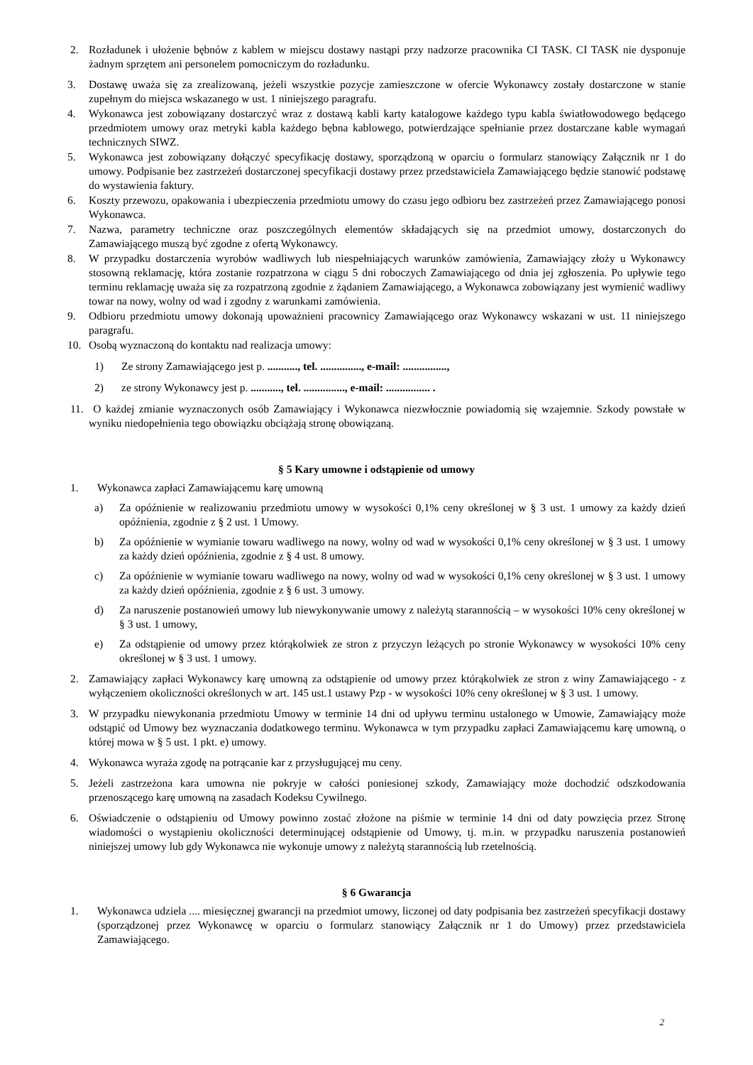2. Rozładunek i ułożenie bębnów z kablem w miejscu dostawy nastąpi przy nadzorze pracownika CI TASK. CI TASK nie dysponuje żadnym sprzętem ani personelem pomocniczym do rozładunku.
3. Dostawę uważa się za zrealizowaną, jeżeli wszystkie pozycje zamieszczone w ofercie Wykonawcy zostały dostarczone w stanie zupełnym do miejsca wskazanego w ust. 1 niniejszego paragrafu.
4. Wykonawca jest zobowiązany dostarczyć wraz z dostawą kabli karty katalogowe każdego typu kabla światłowodowego będącego przedmiotem umowy oraz metryki kabla każdego bębna kablowego, potwierdzające spełnianie przez dostarczane kable wymagań technicznych SIWZ.
5. Wykonawca jest zobowiązany dołączyć specyfikację dostawy, sporządzoną w oparciu o formularz stanowiący Załącznik nr 1 do umowy. Podpisanie bez zastrzeżeń dostarczonej specyfikacji dostawy przez przedstawiciela Zamawiającego będzie stanowić podstawę do wystawienia faktury.
6. Koszty przewozu, opakowania i ubezpieczenia przedmiotu umowy do czasu jego odbioru bez zastrzeżeń przez Zamawiającego ponosi Wykonawca.
7. Nazwa, parametry techniczne oraz poszczególnych elementów składających się na przedmiot umowy, dostarczonych do Zamawiającego muszą być zgodne z ofertą Wykonawcy.
8. W przypadku dostarczenia wyrobów wadliwych lub niespełniających warunków zamówienia, Zamawiający złoży u Wykonawcy stosowną reklamację, która zostanie rozpatrzona w ciągu 5 dni roboczych Zamawiającego od dnia jej zgłoszenia. Po upływie tego terminu reklamację uważa się za rozpatrzoną zgodnie z żądaniem Zamawiającego, a Wykonawca zobowiązany jest wymienić wadliwy towar na nowy, wolny od wad i zgodny z warunkami zamówienia.
9. Odbioru przedmiotu umowy dokonają upoważnieni pracownicy Zamawiającego oraz Wykonawcy wskazani w ust. 11 niniejszego paragrafu.
10. Osobą wyznaczoną do kontaktu nad realizacja umowy:
1) Ze strony Zamawiającego jest p. ..........., tel. ..............., e-mail: ................,
2) ze strony Wykonawcy jest p. ..........., tel. ..............., e-mail: ................ .
11. O każdej zmianie wyznaczonych osób Zamawiający i Wykonawca niezwłocznie powiadomią się wzajemnie. Szkody powstałe w wyniku niedopełnienia tego obowiązku obciążają stronę obowiązaną.
§ 5 Kary umowne i odstąpienie od umowy
1. Wykonawca zapłaci Zamawiającemu karę umowną
a) Za opóźnienie w realizowaniu przedmiotu umowy w wysokości 0,1% ceny określonej w § 3 ust. 1 umowy za każdy dzień opóźnienia, zgodnie z § 2 ust. 1 Umowy.
b) Za opóźnienie w wymianie towaru wadliwego na nowy, wolny od wad w wysokości 0,1% ceny określonej w § 3 ust. 1 umowy za każdy dzień opóźnienia, zgodnie z § 4 ust. 8 umowy.
c) Za opóźnienie w wymianie towaru wadliwego na nowy, wolny od wad w wysokości 0,1% ceny określonej w § 3 ust. 1 umowy za każdy dzień opóźnienia, zgodnie z § 6 ust. 3 umowy.
d) Za naruszenie postanowień umowy lub niewykonywanie umowy z należytą starannością – w wysokości 10% ceny określonej w § 3 ust. 1 umowy,
e) Za odstąpienie od umowy przez którąkolwiek ze stron z przyczyn leżących po stronie Wykonawcy w wysokości 10% ceny określonej w § 3 ust. 1 umowy.
2. Zamawiający zapłaci Wykonawcy karę umowną za odstąpienie od umowy przez którąkolwiek ze stron z winy Zamawiającego - z wyłączeniem okoliczności określonych w art. 145 ust.1 ustawy Pzp - w wysokości 10% ceny określonej w § 3 ust. 1 umowy.
3. W przypadku niewykonania przedmiotu Umowy w terminie 14 dni od upływu terminu ustalonego w Umowie, Zamawiający może odstąpić od Umowy bez wyznaczania dodatkowego terminu. Wykonawca w tym przypadku zapłaci Zamawiającemu karę umowną, o której mowa w § 5 ust. 1 pkt. e) umowy.
4. Wykonawca wyraża zgodę na potrącanie kar z przysługującej mu ceny.
5. Jeżeli zastrzeżona kara umowna nie pokryje w całości poniesionej szkody, Zamawiający może dochodzić odszkodowania przenoszącego karę umowną na zasadach Kodeksu Cywilnego.
6. Oświadczenie o odstąpieniu od Umowy powinno zostać złożone na piśmie w terminie 14 dni od daty powzięcia przez Stronę wiadomości o wystąpieniu okoliczności determinującej odstąpienie od Umowy, tj. m.in. w przypadku naruszenia postanowień niniejszej umowy lub gdy Wykonawca nie wykonuje umowy z należytą starannością lub rzetelnością.
§ 6 Gwarancja
1. Wykonawca udziela .... miesięcznej gwarancji na przedmiot umowy, liczonej od daty podpisania bez zastrzeżeń specyfikacji dostawy (sporządzonej przez Wykonawcę w oparciu o formularz stanowiący Załącznik nr 1 do Umowy) przez przedstawiciela Zamawiającego.
2